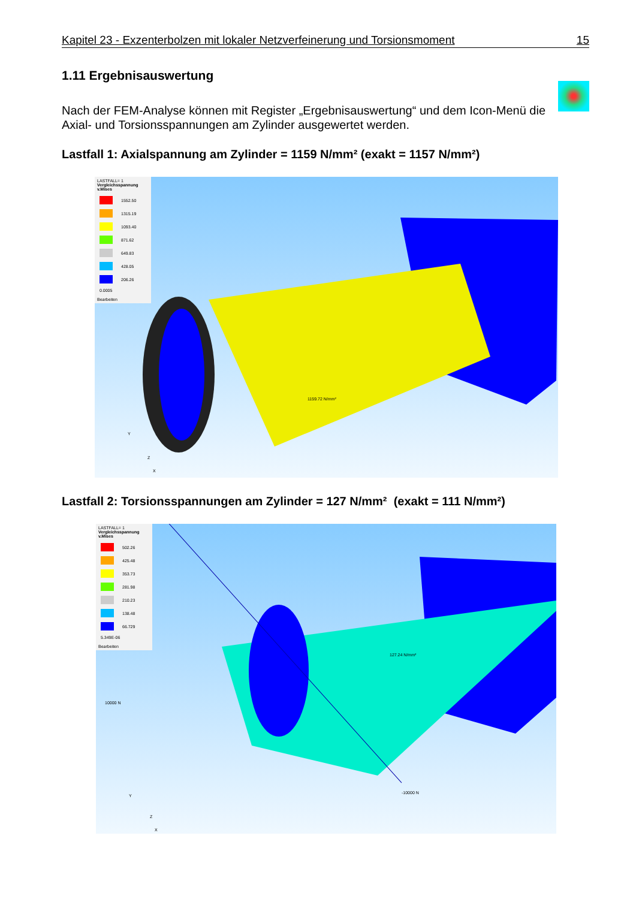Kapitel 23 - Exzenterbolzen mit lokaler Netzverfeinerung und Torsionsmoment 15
1.11 Ergebnisauswertung
Nach der FEM-Analyse können mit Register „Ergebnisauswertung“ und dem Icon-Menü die Axial- und Torsionsspannungen am Zylinder ausgewertet werden.
Lastfall 1: Axialspannung am Zylinder = 1159 N/mm² (exakt = 1157 N/mm²)
LASTFALL= 1
Vergleichsspannung v.Mises
1552.50
1315.19
1093.40
871.62
649.83
428.05
206.26
0.0005
Bearbeiten
1159.72 N/mm²
Y
Z
X
Lastfall 2: Torsionsspannungen am Zylinder = 127 N/mm² (exakt = 111 N/mm²)
LASTFALL= 1
Vergleichsspannung v.Mises
502.26
425.48
353.73
281.98
210.23
138.48
66.729
5.349E-06
Bearbeiten
127.24 N/mm²
10000 N
-10000 N
Y
Z
X